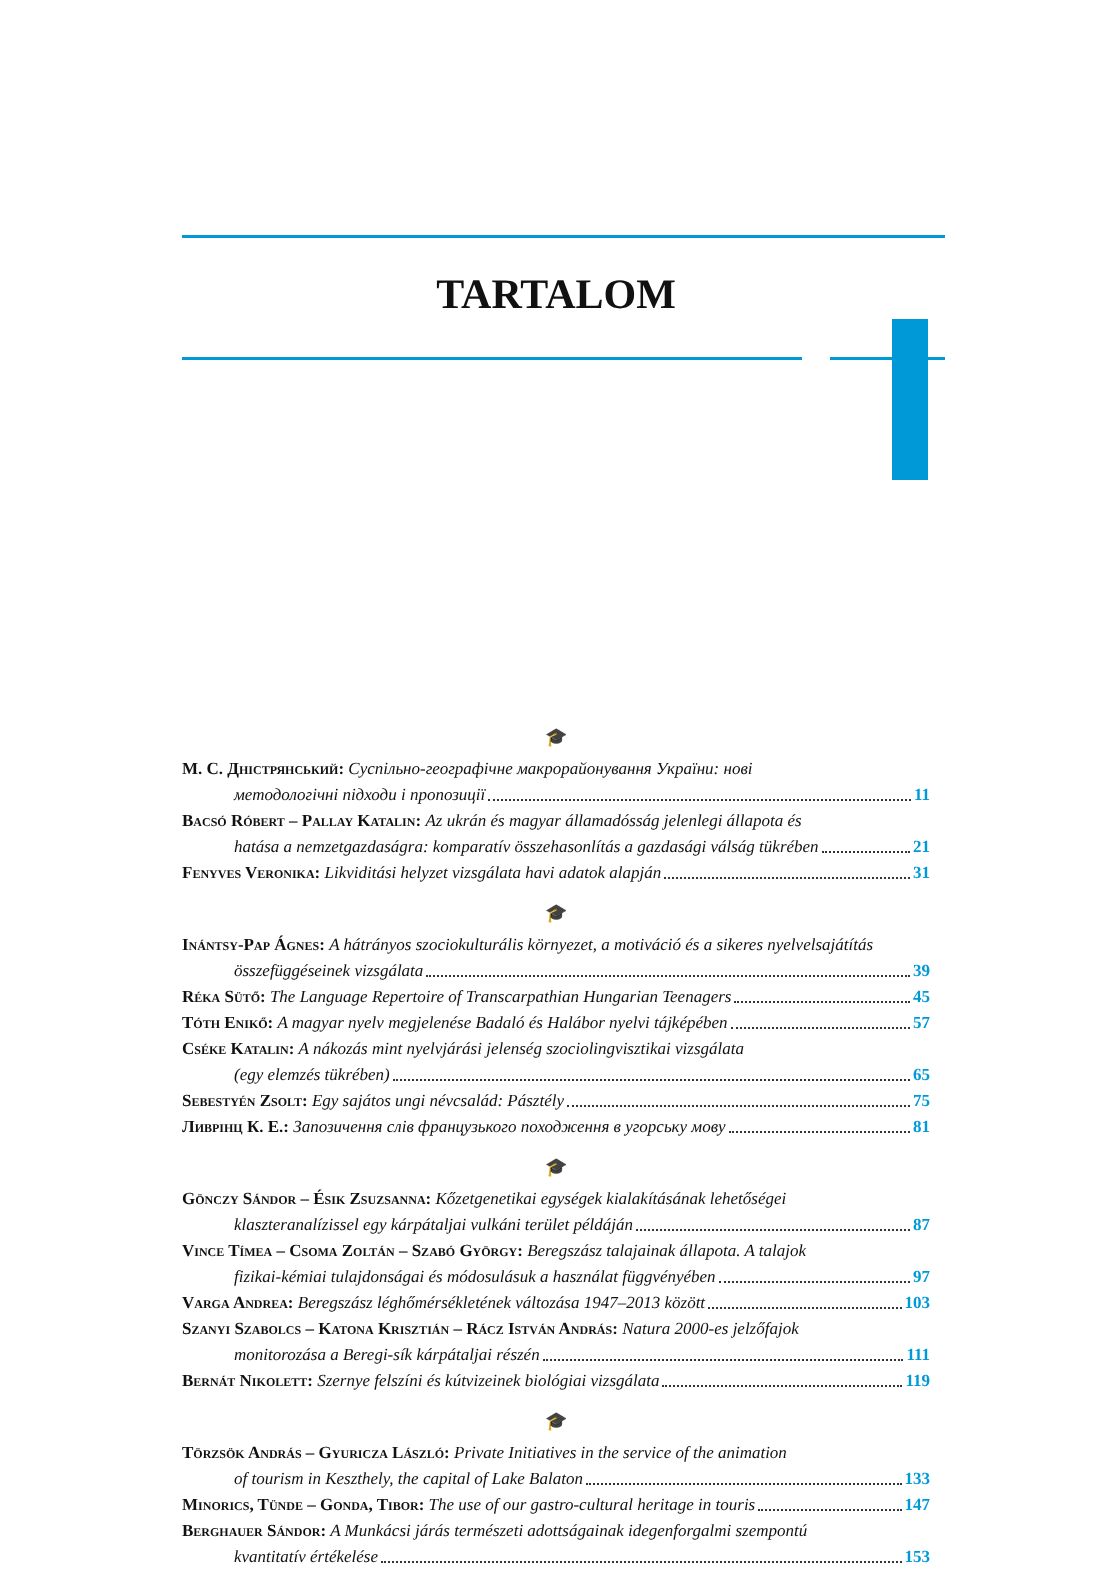TARTALOM
🎓
М. С. Дністрянський: Суспільно-географічне макрорайонування України: нові
методологічні підходи і пропозиції 11
Bacsó Róbert – Pallay Katalin: Az ukrán és magyar államadósság jelenlegi állapota és
hatása a nemzetgazdaságra: komparatív összehasonlítás a gazdasági válság tükrében 21
Fenyves Veronika: Likviditási helyzet vizsgálata havi adatok alapján 31
🎓
Inántsy-Pap Ágnes: A hátrányos szociokulturális környezet, a motiváció és a sikeres nyelvelsajátítás
összefüggéseinek vizsgálata 39
Réka Sütő: The Language Repertoire of Transcarpathian Hungarian Teenagers 45
Tóth Enikő: A magyar nyelv megjelenése Badaló és Halábor nyelvi tájképében 57
Cséke Katalin: A nákozás mint nyelvjárási jelenség szociolingvisztikai vizsgálata
(egy elemzés tükrében) 65
Sebestyén Zsolt: Egy sajátos ungi névcsalád: Pásztély 75
Ливрінц К. Е.: Запозичення слів французького походження в угорську мову 81
🎓
Gönczy Sándor – Ésik Zsuzsanna: Kőzetgenetikai egységek kialakításának lehetőségei
klaszteranalízissel egy kárpátaljai vulkáni terület példáján 87
Vince Tímea – Csoma Zoltán – Szabó György: Beregszász talajainak állapota. A talajok
fizikai-kémiai tulajdonságai és módosulásuk a használat függvényében 97
Varga Andrea: Beregszász léghőmérsékletének változása 1947–2013 között 103
Szanyi Szabolcs – Katona Krisztián – Rácz István András: Natura 2000-es jelzőfajok
monitorozása a Beregi-sík kárpátaljai részén 111
Bernát Nikolett: Szernye felszíni és kútvizeinek biológiai vizsgálata 119
🎓
Törzsök András – Gyuricza László: Private Initiatives in the service of the animation
of tourism in Keszthely, the capital of Lake Balaton 133
Minorics, Tünde – Gonda, Tibor: The use of our gastro-cultural heritage in touris 147
Berghauer Sándor: A Munkácsi járás természeti adottságainak idegenforgalmi szempontú
kvantitatív értékelése 153